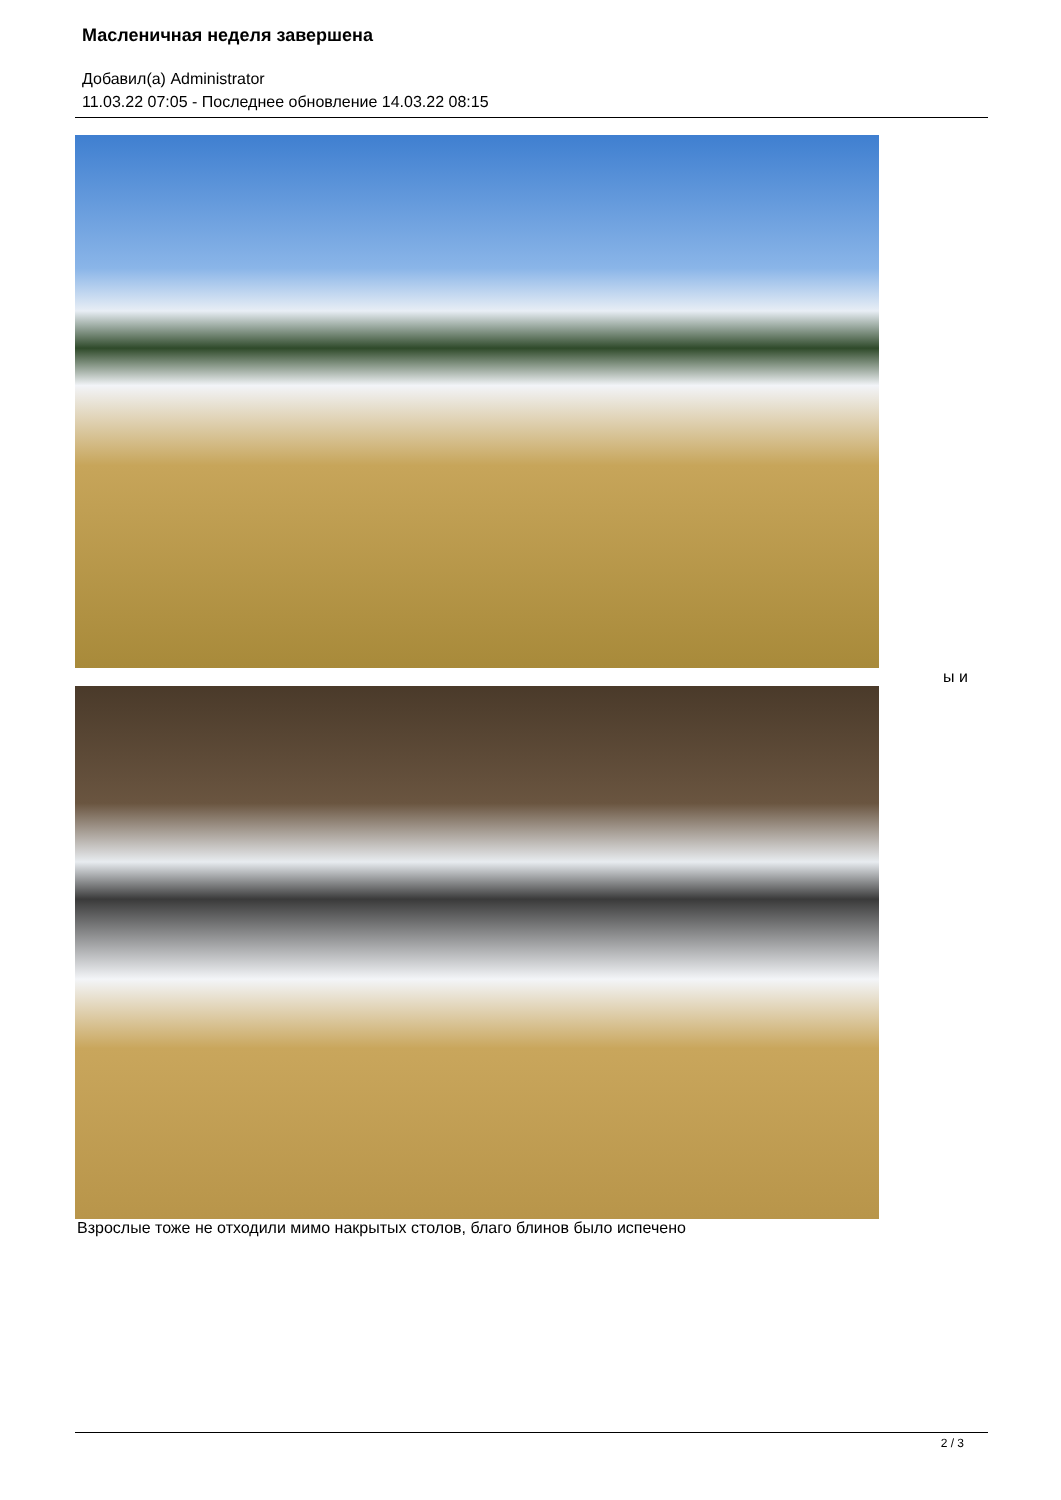Масленичная неделя завершена
Добавил(а) Administrator
11.03.22 07:05 - Последнее обновление 14.03.22 08:15
ы и
Взрослые тоже не отходили мимо накрытых столов, благо блинов было испечено
2 / 3